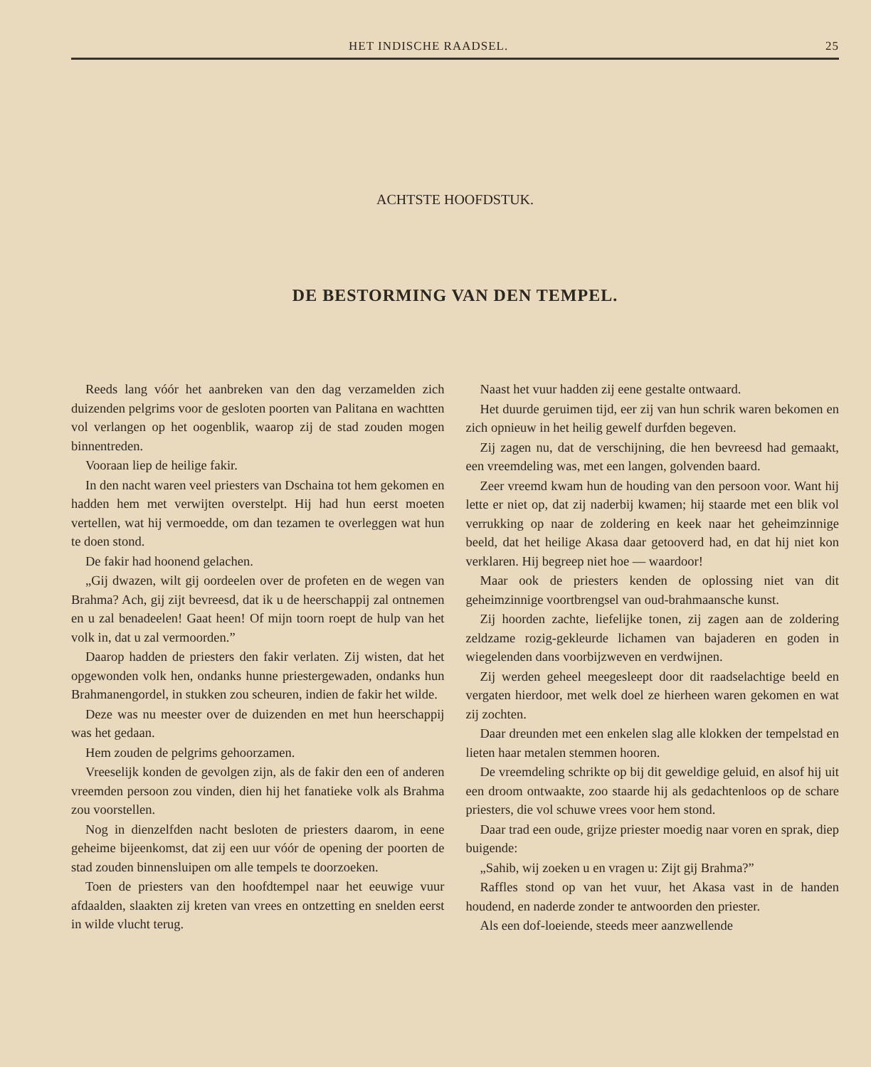HET INDISCHE RAADSEL. 25
ACHTSTE HOOFDSTUK.
DE BESTORMING VAN DEN TEMPEL.
Reeds lang vóór het aanbreken van den dag verzamelden zich duizenden pelgrims voor de gesloten poorten van Palitana en wachtten vol verlangen op het oogenblik, waarop zij de stad zouden mogen binnentreden.
Vooraan liep de heilige fakir.
In den nacht waren veel priesters van Dschaina tot hem gekomen en hadden hem met verwijten overstelpt. Hij had hun eerst moeten vertellen, wat hij vermoedde, om dan tezamen te overleggen wat hun te doen stond.
De fakir had hoonend gelachen.
„Gij dwazen, wilt gij oordeelen over de profeten en de wegen van Brahma? Ach, gij zijt bevreesd, dat ik u de heerschappij zal ontnemen en u zal benadeelen! Gaat heen! Of mijn toorn roept de hulp van het volk in, dat u zal vermoorden.”
Daarop hadden de priesters den fakir verlaten. Zij wisten, dat het opgewonden volk hen, ondanks hunne priestergewaden, ondanks hun Brahmanengordel, in stukken zou scheuren, indien de fakir het wilde.
Deze was nu meester over de duizenden en met hun heerschappij was het gedaan.
Hem zouden de pelgrims gehoorzamen.
Vreeselijk konden de gevolgen zijn, als de fakir den een of anderen vreemden persoon zou vinden, dien hij het fanatieke volk als Brahma zou voorstellen.
Nog in dienzelfden nacht besloten de priesters daarom, in eene geheime bijeenkomst, dat zij een uur vóór de opening der poorten de stad zouden binnensluipen om alle tempels te doorzoeken.
Toen de priesters van den hoofdtempel naar het eeuwige vuur afdaalden, slaakten zij kreten van vrees en ontzetting en snelden eerst in wilde vlucht terug.
Naast het vuur hadden zij eene gestalte ontwaard.
Het duurde geruimen tijd, eer zij van hun schrik waren bekomen en zich opnieuw in het heilig gewelf durfden begeven.
Zij zagen nu, dat de verschijning, die hen bevreesd had gemaakt, een vreemdeling was, met een langen, golvenden baard.
Zeer vreemd kwam hun de houding van den persoon voor. Want hij lette er niet op, dat zij naderbij kwamen; hij staarde met een blik vol verrukking op naar de zoldering en keek naar het geheimzinnige beeld, dat het heilige Akasa daar getooverd had, en dat hij niet kon verklaren. Hij begreep niet hoe — waardoor!
Maar ook de priesters kenden de oplossing niet van dit geheimzinnige voortbrengsel van oud-brahmaansche kunst.
Zij hoorden zachte, liefelijke tonen, zij zagen aan de zoldering zeldzame rozig-gekleurde lichamen van bajaderen en goden in wiegelenden dans voorbijzweven en verdwijnen.
Zij werden geheel meegesleept door dit raadselachtige beeld en vergaten hierdoor, met welk doel ze hierheen waren gekomen en wat zij zochten.
Daar dreunden met een enkelen slag alle klokken der tempelstad en lieten haar metalen stemmen hooren.
De vreemdeling schrikte op bij dit geweldige geluid, en alsof hij uit een droom ontwaakte, zoo staarde hij als gedachtenloos op de schare priesters, die vol schuwe vrees voor hem stond.
Daar trad een oude, grijze priester moedig naar voren en sprak, diep buigende:
„Sahib, wij zoeken u en vragen u: Zijt gij Brahma?”
Raffles stond op van het vuur, het Akasa vast in de handen houdend, en naderde zonder te antwoorden den priester.
Als een dof-loeiende, steeds meer aanzwellende